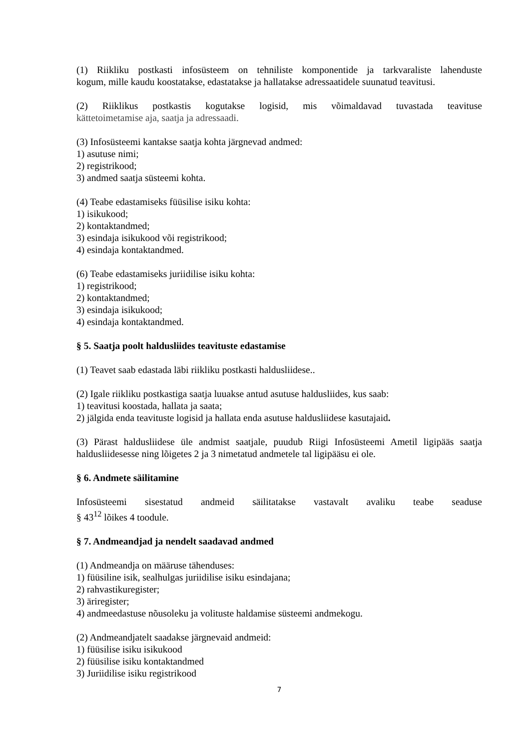(1) Riikliku postkasti infosüsteem on tehniliste komponentide ja tarkvaraliste lahenduste
kogum, mille kaudu koostatakse, edastatakse ja hallatakse adressaatidele suunatud teavitusi.
(2) Riiklikus postkastis kogutakse logisid, mis võimaldavad tuvastada teavituse
kättetoimetamise aja, saatja ja adressaadi.
(3) Infosüsteemi kantakse saatja kohta järgnevad andmed:
1) asutuse nimi;
2) registrikood;
3) andmed saatja süsteemi kohta.
(4) Teabe edastamiseks füüsilise isiku kohta:
1) isikukood;
2) kontaktandmed;
3) esindaja isikukood või registrikood;
4) esindaja kontaktandmed.
(6) Teabe edastamiseks juriidilise isiku kohta:
1) registrikood;
2) kontaktandmed;
3) esindaja isikukood;
4) esindaja kontaktandmed.
§ 5. Saatja poolt haldusliides teavituste edastamise
(1) Teavet saab edastada läbi riikliku postkasti haldusliidese..
(2) Igale riikliku postkastiga saatja luuakse antud asutuse haldusliides, kus saab:
1) teavitusi koostada, hallata ja saata;
2) jälgida enda teavituste logisid ja hallata enda asutuse haldusliidese kasutajaid.
(3) Pärast haldusliidese üle andmist saatjale, puudub Riigi Infosüsteemi Ametil ligipääs saatja
haldusliidesesse ning lõigetes 2 ja 3 nimetatud andmetele tal ligipääsu ei ole.
§ 6. Andmete säilitamine
Infosüsteemi sisestatud andmeid säilitatakse vastavalt avaliku teabe seaduse
§ 43<sup>12</sup> lõikes 4 toodule.
§ 7. Andmeandjad ja nendelt saadavad andmed
(1) Andmeandja on määruse tähenduses:
1) füüsiline isik, sealhulgas juriidilise isiku esindajana;
2) rahvastikuregister;
3) äriregister;
4) andmeedastuse nõusoleku ja volituste haldamise süsteemi andmekogu.
(2) Andmeandjatelt saadakse järgnevaid andmeid:
1) füüsilise isiku isikukood
2) füüsilise isiku kontaktandmed
3) Juriidilise isiku registrikood
7